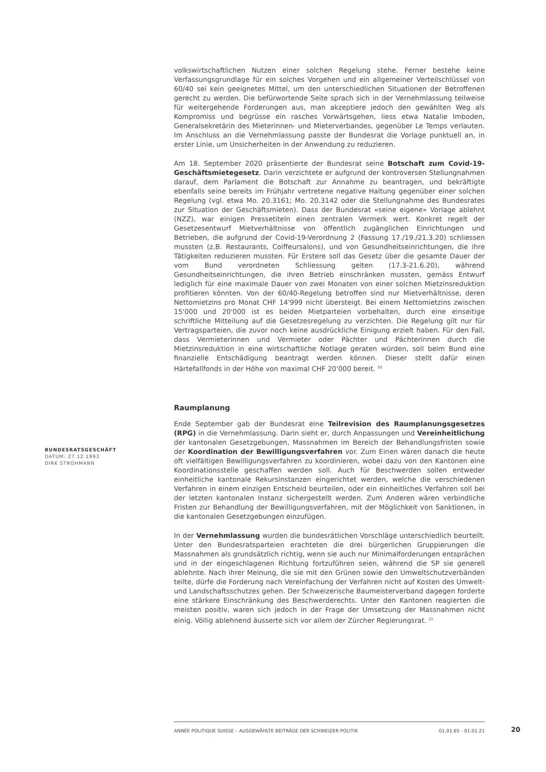volkswirtschaftlichen Nutzen einer solchen Regelung stehe. Ferner bestehe keine Verfassungsgrundlage für ein solches Vorgehen und ein allgemeiner Verteilschlüssel von 60/40 sei kein geeignetes Mittel, um den unterschiedlichen Situationen der Betroffenen gerecht zu werden. Die befürwortende Seite sprach sich in der Vernehmlassung teilweise für weitergehende Forderungen aus, man akzeptiere jedoch den gewählten Weg als Kompromiss und begrüsse ein rasches Vorwärtsgehen, liess etwa Natalie Imboden, Generalsekretärin des Mieterinnen- und Mieterverbandes, gegenüber Le Temps verlauten. Im Anschluss an die Vernehmlassung passte der Bundesrat die Vorlage punktuell an, in erster Linie, um Unsicherheiten in der Anwendung zu reduzieren.
Am 18. September 2020 präsentierte der Bundesrat seine Botschaft zum Covid-19-Geschäftsmietegesetz. Darin verzichtete er aufgrund der kontroversen Stellungnahmen darauf, dem Parlament die Botschaft zur Annahme zu beantragen, und bekräftigte ebenfalls seine bereits im Frühjahr vertretene negative Haltung gegenüber einer solchen Regelung (vgl. etwa Mo. 20.3161; Mo. 20.3142 oder die Stellungnahme des Bundesrates zur Situation der Geschäftsmieten). Dass der Bundesrat «seine eigene» Vorlage ablehnt (NZZ), war einigen Pressetiteln einen zentralen Vermerk wert. Konkret regelt der Gesetzesentwurf Mietverhältnisse von öffentlich zugänglichen Einrichtungen und Betrieben, die aufgrund der Covid-19-Verordnung 2 (Fassung 17./19./21.3.20) schliessen mussten (z.B. Restaurants, Coiffeursalons), und von Gesundheitseinrichtungen, die ihre Tätigkeiten reduzieren mussten. Für Erstere soll das Gesetz über die gesamte Dauer der vom Bund verordneten Schliessung gelten (17.3-21.6.20), während Gesundheitseinrichtungen, die ihren Betrieb einschränken mussten, gemäss Entwurf lediglich für eine maximale Dauer von zwei Monaten von einer solchen Mietzinsreduktion profitieren könnten. Von der 60/40-Regelung betroffen sind nur Mietverhältnisse, deren Nettomietzins pro Monat CHF 14'999 nicht übersteigt. Bei einem Nettomietzins zwischen 15'000 und 20'000 ist es beiden Mietparteien vorbehalten, durch eine einseitige schriftliche Mitteilung auf die Gesetzesregelung zu verzichten. Die Regelung gilt nur für Vertragsparteien, die zuvor noch keine ausdrückliche Einigung erzielt haben. Für den Fall, dass Vermieterinnen und Vermieter oder Pächter und Pächterinnen durch die Mietzinsreduktion in eine wirtschaftliche Notlage geraten würden, soll beim Bund eine finanzielle Entschädigung beantragt werden können. Dieser stellt dafür einen Härtefallfonds in der Höhe von maximal CHF 20'000 bereit. <sup>20</sup>
Raumplanung
Ende September gab der Bundesrat eine Teilrevision des Raumplanungsgesetzes (RPG) in die Vernehmlassung. Darin sieht er, durch Anpassungen und Vereinheitlichung der kantonalen Gesetzgebungen, Massnahmen im Bereich der Behandlungsfristen sowie der Koordination der Bewilligungsverfahren vor. Zum Einen wären danach die heute oft vielfältigen Bewilligungsverfahren zu koordinieren, wobei dazu von den Kantonen eine Koordinationsstelle geschaffen werden soll. Auch für Beschwerden sollen entweder einheitliche kantonale Rekursinstanzen eingerichtet werden, welche die verschiedenen Verfahren in einem einzigen Entscheid beurteilen, oder ein einheitliches Verfahren soll bei der letzten kantonalen Instanz sichergestellt werden. Zum Anderen wären verbindliche Fristen zur Behandlung der Bewilligungsverfahren, mit der Möglichkeit von Sanktionen, in die kantonalen Gesetzgebungen einzufügen.
In der Vernehmlassung wurden die bundesrätlichen Vorschläge unterschiedlich beurteilt. Unter den Bundesratsparteien erachteten die drei bürgerlichen Gruppierungen die Massnahmen als grundsätzlich richtig, wenn sie auch nur Minimalforderungen entsprächen und in der eingeschlagenen Richtung fortzuführen seien, während die SP sie generell ablehnte. Nach ihrer Meinung, die sie mit den Grünen sowie den Umweltschutzverbänden teilte, dürfe die Forderung nach Vereinfachung der Verfahren nicht auf Kosten des Umwelt- und Landschaftsschutzes gehen. Der Schweizerische Baumeisterverband dagegen forderte eine stärkere Einschränkung des Beschwerderechts. Unter den Kantonen reagierten die meisten positiv, waren sich jedoch in der Frage der Umsetzung der Massnahmen nicht einig. Völlig ablehnend äusserte sich vor allem der Zürcher Regierungsrat. <sup>21</sup>
BUNDESRATSGESCHÄFT
DATUM: 27.12.1993
DIRK STROHMANN
ANNÉE POLITIQUE SUISSE – AUSGEWÄHLTE BEITRÄGE DER SCHWEIZER POLITIK 01.01.65 - 01.01.21
20